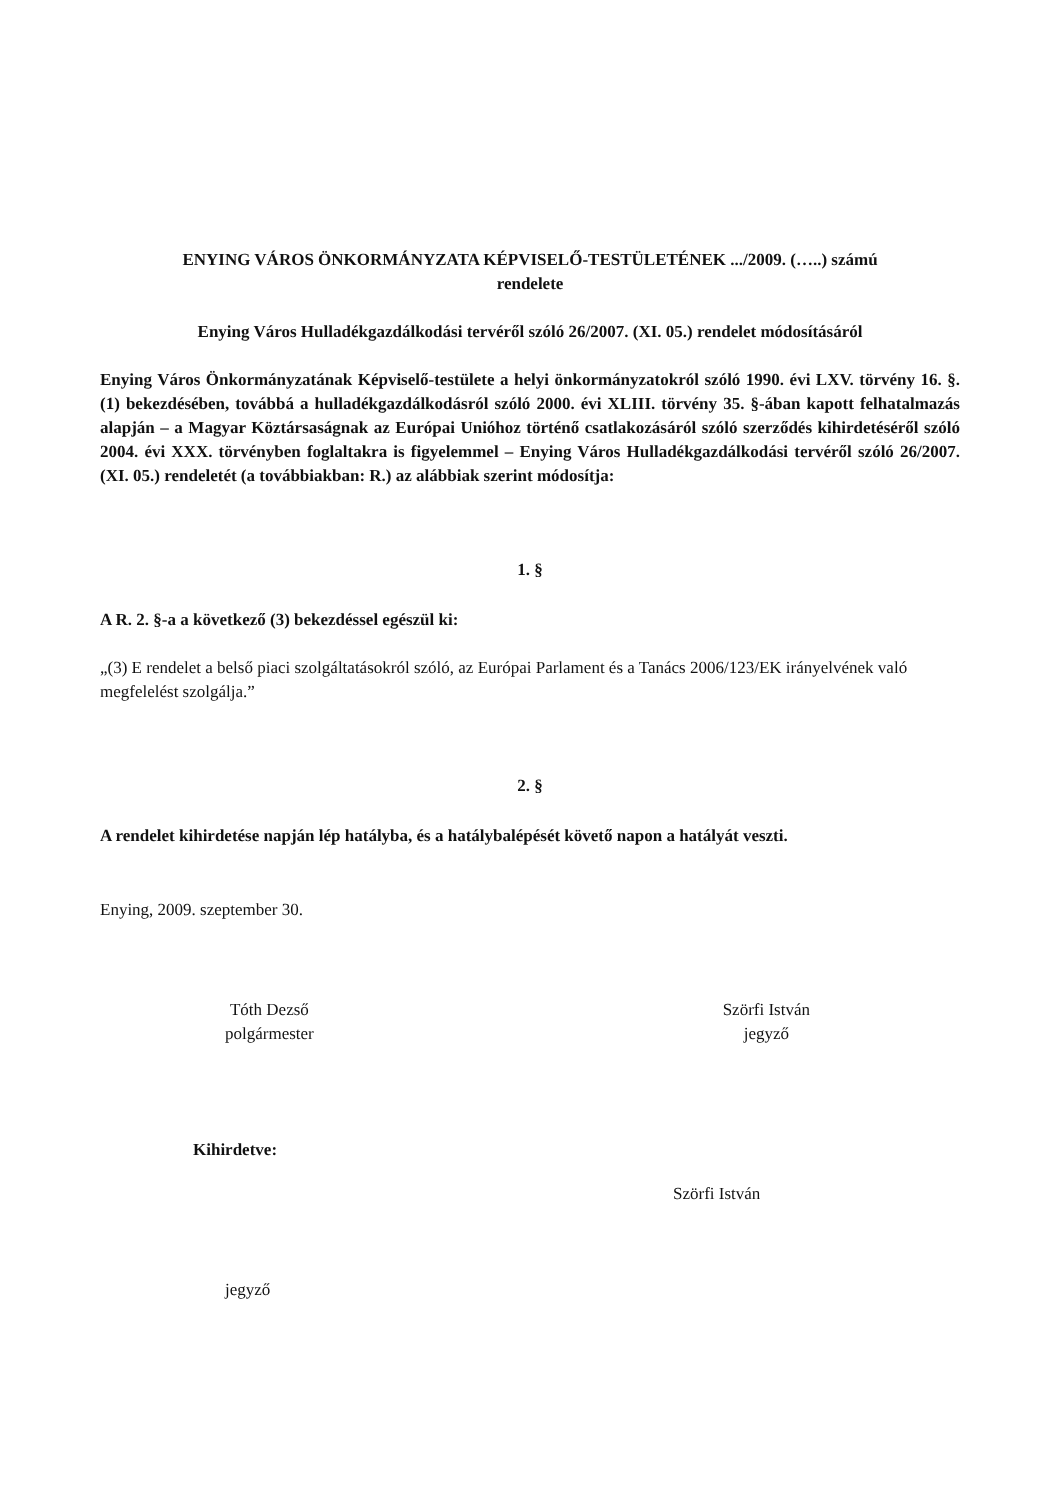ENYING VÁROS ÖNKORMÁNYZATA KÉPVISELŐ-TESTÜLETÉNEK .../2009. (…..) számú
rendelete
Enying Város Hulladékgazdálkodási tervéről szóló 26/2007. (XI. 05.) rendelet módosításáról
Enying Város Önkormányzatának Képviselő-testülete a helyi önkormányzatokról szóló 1990. évi LXV. törvény 16. §. (1) bekezdésében, továbbá a hulladékgazdálkodásról szóló 2000. évi XLIII. törvény 35. §-ában kapott felhatalmazás alapján – a Magyar Köztársaságnak az Európai Unióhoz történő csatlakozásáról szóló szerződés kihirdetéséről szóló 2004. évi XXX. törvényben foglaltakra is figyelemmel – Enying Város Hulladékgazdálkodási tervéről szóló 26/2007. (XI. 05.) rendeletét (a továbbiakban: R.) az alábbiak szerint módosítja:
1. §
A R. 2. §-a a következő (3) bekezdéssel egészül ki:
„(3) E rendelet a belső piaci szolgáltatásokról szóló, az Európai Parlament és a Tanács 2006/123/EK irányelvének való megfelelést szolgálja.”
2. §
A rendelet kihirdetése napján lép hatályba, és a hatálybalépését követő napon a hatályát veszti.
Enying, 2009. szeptember 30.
Tóth Dezső
polgármester
Szörfi István
jegyző
Kihirdetve:
Szörfi István
jegyző